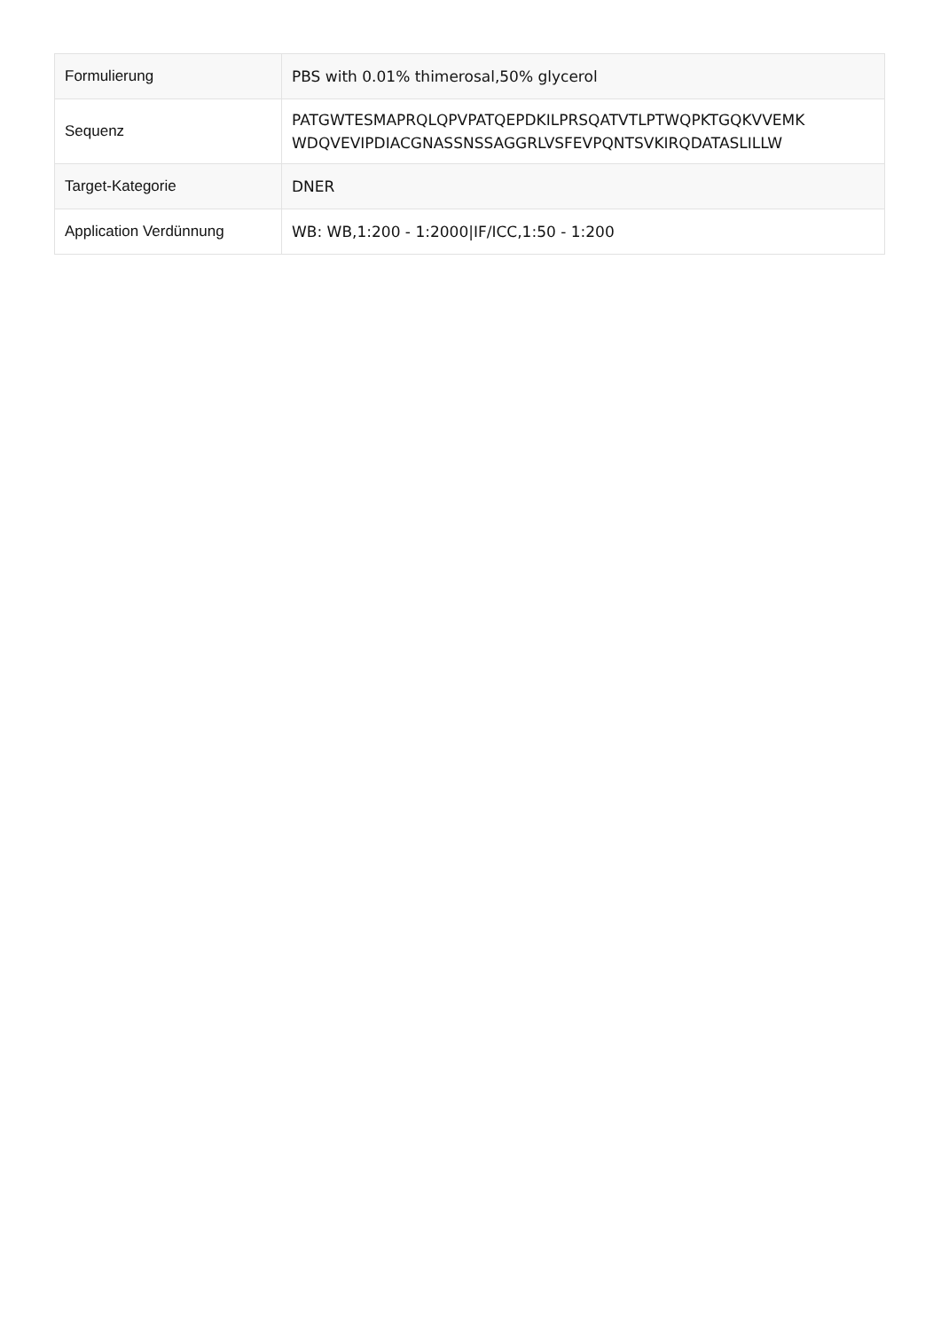| Formulierung | PBS with 0.01% thimerosal,50% glycerol |
| Sequenz | PATGWTESMAPRQLQPVPATQEPDKILPRSQATVTLPTWQPKTGQKVVEMK WDQVEVIPDIACGNASSNSSAGGRLVSFEVPQNTSVKIRQDATASLILLW |
| Target-Kategorie | DNER |
| Application Verdünnung | WB: WB,1:200 - 1:2000/IF/ICC,1:50 - 1:200 |